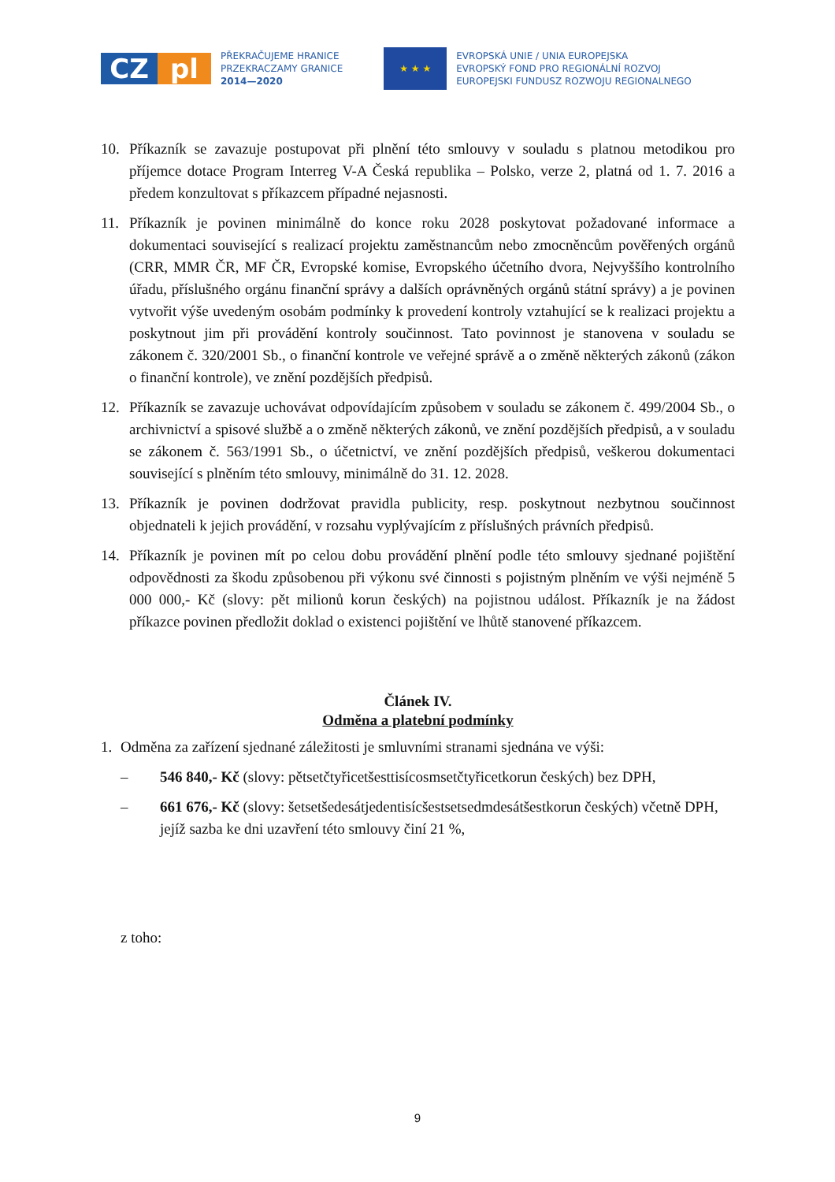CZ pl
PŘEKRAČUJEME HRANICE
PRZEKRACZAMY GRANICE
2014—2020
★ ★ ★
EVROPSKÁ UNIE / UNIA EUROPEJSKA
EVROPSKÝ FOND PRO REGIONÁLNÍ ROZVOJ
EUROPEJSKI FUNDUSZ ROZWOJU REGIONALNEGO
10. Příkazník se zavazuje postupovat při plnění této smlouvy v souladu s platnou metodikou pro příjemce dotace Program Interreg V-A Česká republika – Polsko, verze 2, platná od 1. 7. 2016 a předem konzultovat s příkazcem případné nejasnosti.
11. Příkazník je povinen minimálně do konce roku 2028 poskytovat požadované informace a dokumentaci související s realizací projektu zaměstnancům nebo zmocněncům pověřených orgánů (CRR, MMR ČR, MF ČR, Evropské komise, Evropského účetního dvora, Nejvyššího kontrolního úřadu, příslušného orgánu finanční správy a dalších oprávněných orgánů státní správy) a je povinen vytvořit výše uvedeným osobám podmínky k provedení kontroly vztahující se k realizaci projektu a poskytnout jim při provádění kontroly součinnost. Tato povinnost je stanovena v souladu se zákonem č. 320/2001 Sb., o finanční kontrole ve veřejné správě a o změně některých zákonů (zákon o finanční kontrole), ve znění pozdějších předpisů.
12. Příkazník se zavazuje uchovávat odpovídajícím způsobem v souladu se zákonem č. 499/2004 Sb., o archivnictví a spisové službě a o změně některých zákonů, ve znění pozdějších předpisů, a v souladu se zákonem č. 563/1991 Sb., o účetnictví, ve znění pozdějších předpisů, veškerou dokumentaci související s plněním této smlouvy, minimálně do 31. 12. 2028.
13. Příkazník je povinen dodržovat pravidla publicity, resp. poskytnout nezbytnou součinnost objednateli k jejich provádění, v rozsahu vyplývajícím z příslušných právních předpisů.
14. Příkazník je povinen mít po celou dobu provádění plnění podle této smlouvy sjednané pojištění odpovědnosti za škodu způsobenou při výkonu své činnosti s pojistným plněním ve výši nejméně 5 000 000,- Kč (slovy: pět milionů korun českých) na pojistnou událost. Příkazník je na žádost příkazce povinen předložit doklad o existenci pojištění ve lhůtě stanovené příkazcem.
Článek IV.
Odměna a platební podmínky
1. Odměna za zařízení sjednané záležitosti je smluvními stranami sjednána ve výši:
– 546 840,- Kč (slovy: pětsetčtyřicetšesttisícosmsetčtyřicetkorun českých) bez DPH,
– 661 676,- Kč (slovy: šetsetšedesátjedentisícšestsetsedmdesátšestkorun českých) včetně DPH, jejíž sazba ke dni uzavření této smlouvy činí 21 %,
z toho:
9